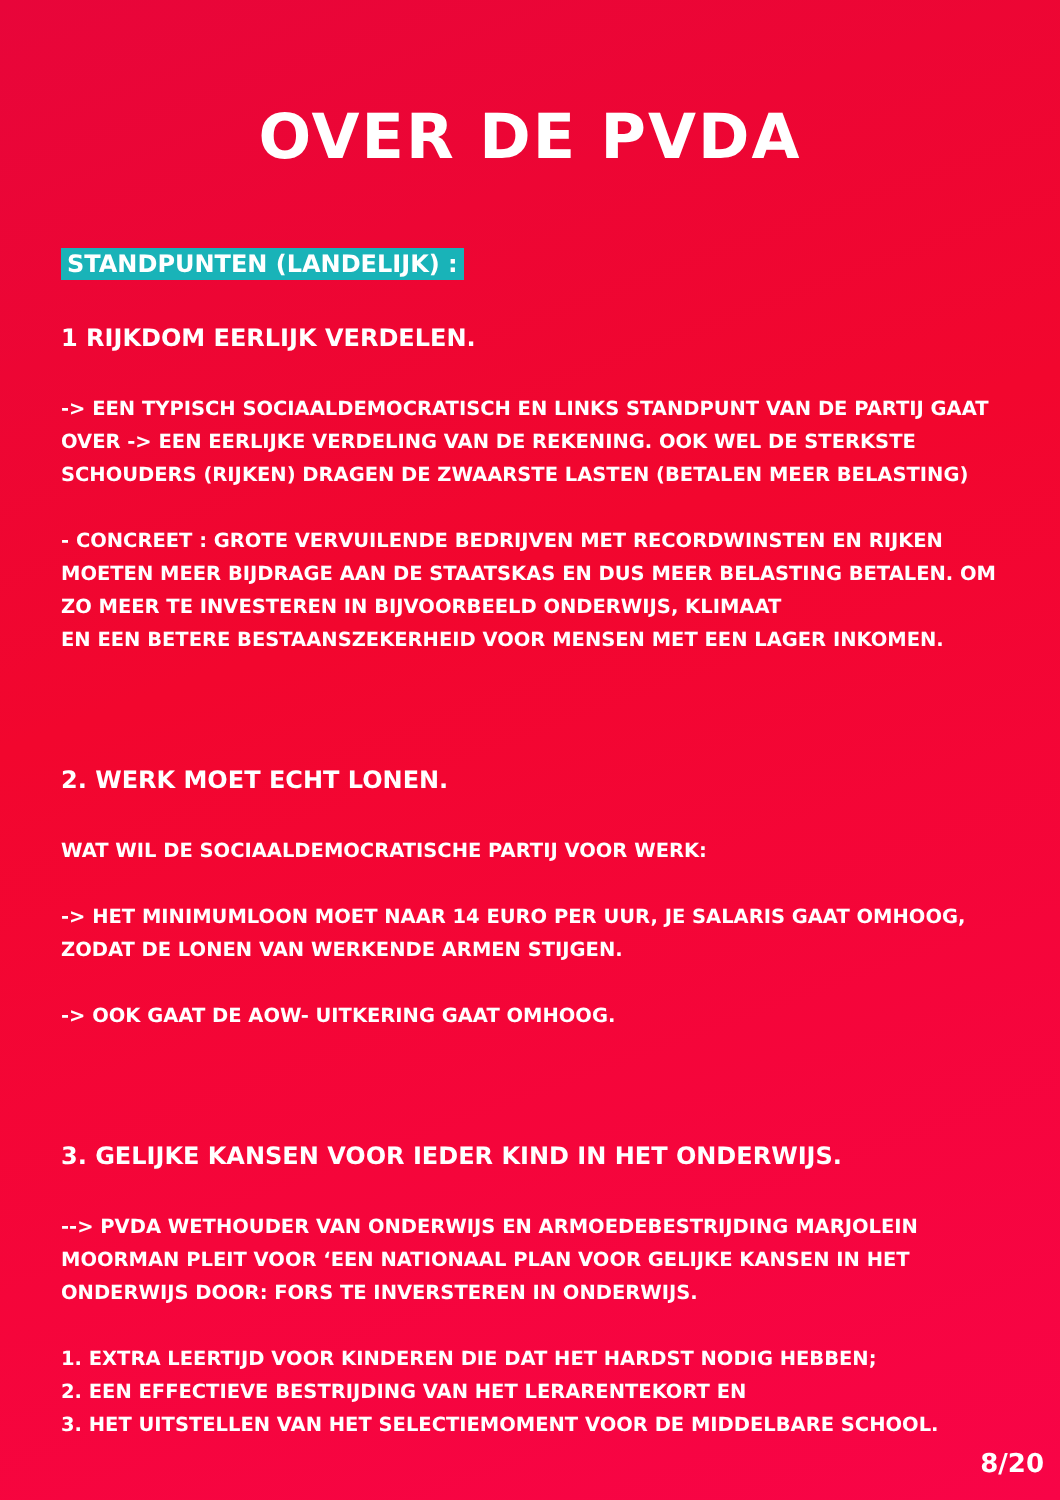OVER DE PVDA
STANDPUNTEN (LANDELIJK) :
1 RIJKDOM EERLIJK VERDELEN.
-> EEN TYPISCH SOCIAALDEMOCRATISCH EN LINKS STANDPUNT VAN DE PARTIJ GAAT OVER -> EEN EERLIJKE VERDELING VAN DE REKENING. OOK WEL DE STERKSTE SCHOUDERS (RIJKEN) DRAGEN DE ZWAARSTE LASTEN (BETALEN MEER BELASTING)
- CONCREET : GROTE VERVUILENDE BEDRIJVEN MET RECORDWINSTEN EN RIJKEN MOETEN MEER BIJDRAGE AAN DE STAATSKAS EN DUS MEER BELASTING BETALEN. OM ZO MEER TE INVESTEREN IN BIJVOORBEELD ONDERWIJS, KLIMAAT
EN EEN BETERE BESTAANSZEKERHEID VOOR MENSEN MET EEN LAGER INKOMEN.
2. WERK MOET ECHT LONEN.
WAT WIL DE SOCIAALDEMOCRATISCHE PARTIJ VOOR WERK:
-> HET MINIMUMLOON MOET NAAR 14 EURO PER UUR, JE SALARIS GAAT OMHOOG, ZODAT DE LONEN VAN WERKENDE ARMEN STIJGEN.
-> OOK GAAT DE AOW- UITKERING GAAT OMHOOG.
3. GELIJKE KANSEN VOOR IEDER KIND IN HET ONDERWIJS.
--> PVDA WETHOUDER VAN ONDERWIJS EN ARMOEDEBESTRIJDING MARJOLEIN MOORMAN PLEIT VOOR ‘EEN NATIONAAL PLAN VOOR GELIJKE KANSEN IN HET ONDERWIJS DOOR: FORS TE INVERSTEREN IN ONDERWIJS.
1. EXTRA LEERTIJD VOOR KINDEREN DIE DAT HET HARDST NODIG HEBBEN;
2. EEN EFFECTIEVE BESTRIJDING VAN HET LERARENTEKORT EN
3. HET UITSTELLEN VAN HET SELECTIEMOMENT VOOR DE MIDDELBARE SCHOOL.
8/20